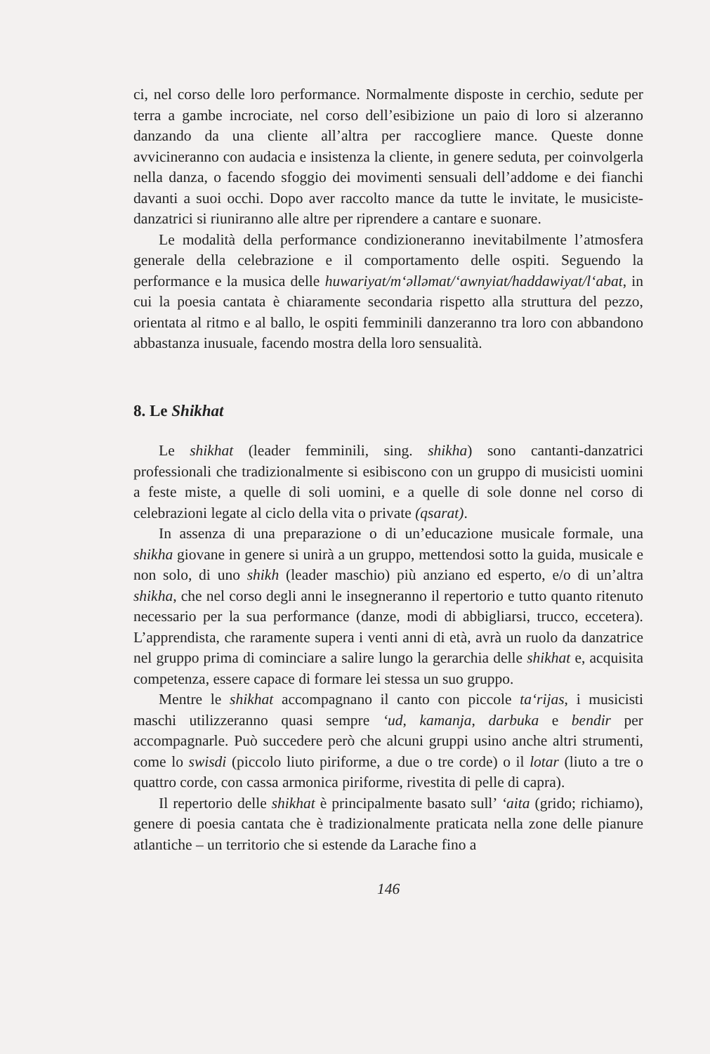ci, nel corso delle loro performance. Normalmente disposte in cerchio, sedute per terra a gambe incrociate, nel corso dell’esibizione un paio di loro si alzeranno danzando da una cliente all’altra per raccogliere mance. Queste donne avvicineranno con audacia e insistenza la cliente, in genere seduta, per coinvolgerla nella danza, o facendo sfoggio dei movimenti sensuali dell’addome e dei fianchi davanti a suoi occhi. Dopo aver raccolto mance da tutte le invitate, le musiciste-danzatrici si riuniranno alle altre per riprendere a cantare e suonare.
Le modalità della performance condizioneranno inevitabilmente l’atmosfera generale della celebrazione e il comportamento delle ospiti. Seguendo la performance e la musica delle huwariyat/m‘əlləmat/‘awnyiat/haddawiyat/l‘abat, in cui la poesia cantata è chiaramente secondaria rispetto alla struttura del pezzo, orientata al ritmo e al ballo, le ospiti femminili danzeranno tra loro con abbandono abbastanza inusuale, facendo mostra della loro sensualità.
8. Le Shikhat
Le shikhat (leader femminili, sing. shikha) sono cantanti-danzatrici professionali che tradizionalmente si esibiscono con un gruppo di musicisti uomini a feste miste, a quelle di soli uomini, e a quelle di sole donne nel corso di celebrazioni legate al ciclo della vita o private (qsarat).
In assenza di una preparazione o di un’educazione musicale formale, una shikha giovane in genere si unirà a un gruppo, mettendosi sotto la guida, musicale e non solo, di uno shikh (leader maschio) più anziano ed esperto, e/o di un’altra shikha, che nel corso degli anni le insegneranno il repertorio e tutto quanto ritenuto necessario per la sua performance (danze, modi di abbigliarsi, trucco, eccetera). L’apprendista, che raramente supera i venti anni di età, avrà un ruolo da danzatrice nel gruppo prima di cominciare a salire lungo la gerarchia delle shikhat e, acquisita competenza, essere capace di formare lei stessa un suo gruppo.
Mentre le shikhat accompagnano il canto con piccole ta‘rijas, i musicisti maschi utilizzeranno quasi sempre ‘ud, kamanja, darbuka e bendir per accompagnarle. Può succedere però che alcuni gruppi usino anche altri strumenti, come lo swisdi (piccolo liuto piriforme, a due o tre corde) o il lotar (liuto a tre o quattro corde, con cassa armonica piriforme, rivestita di pelle di capra).
Il repertorio delle shikhat è principalmente basato sull’ ‘aita (grido; richiamo), genere di poesia cantata che è tradizionalmente praticata nella zone delle pianure atlantiche – un territorio che si estende da Larache fino a
146